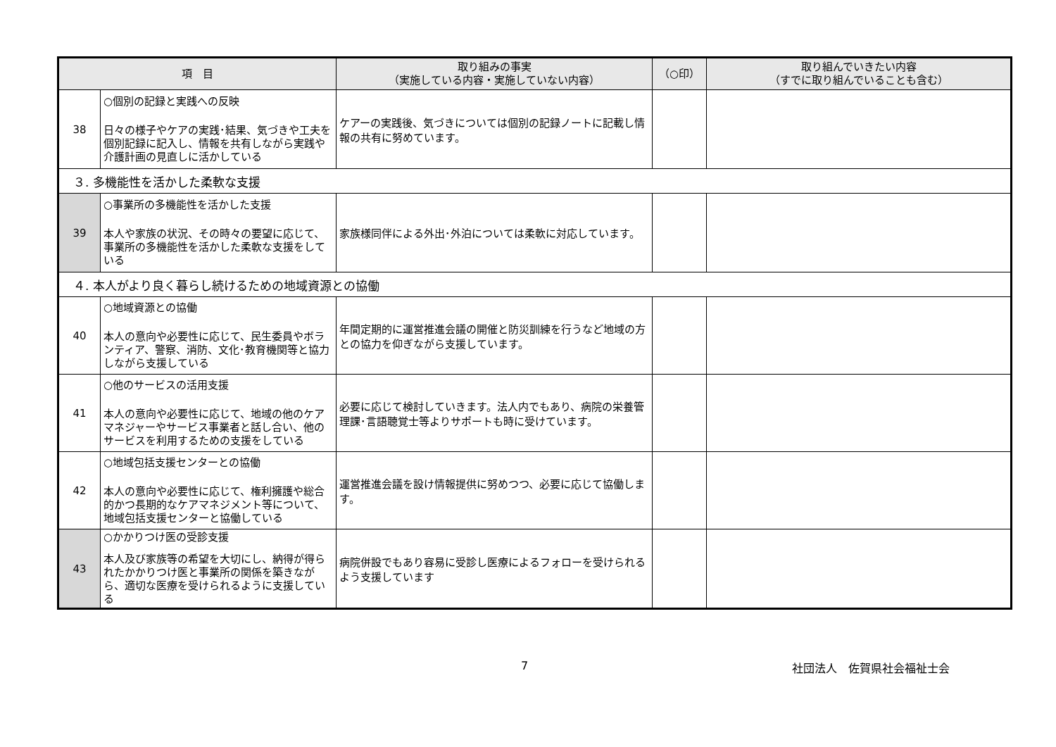| 項 目 | | 取り組みの事実 （実施している内容・実施していない内容） | （○印） | 取り組んでいきたい内容 （すでに取り組んでいることも含む） |
| --- | --- | --- | --- | --- |
| 38 | ○個別の記録と実践への反映 日々の様子やケアの実践･結果、気づきや工夫を個別記録に記入し、情報を共有しながら実践や介護計画の見直しに活かしている | ケアーの実践後、気づきについては個別の記録ノートに記載し情報の共有に努めています。 | | |
| ３. 多機能性を活かした柔軟な支援 | | | | |
| 39 | ○事業所の多機能性を活かした支援 本人や家族の状況、その時々の要望に応じて、事業所の多機能性を活かした柔軟な支援をしている | 家族様同伴による外出･外泊については柔軟に対応しています。 | | |
| ４. 本人がより良く暮らし続けるための地域資源との協働 | | | | |
| 40 | ○地域資源との協働 本人の意向や必要性に応じて、民生委員やボランティア、警察、消防、文化･教育機関等と協力しながら支援している | 年間定期的に運営推進会議の開催と防災訓練を行うなど地域の方との協力を仰ぎながら支援しています。 | | |
| 41 | ○他のサービスの活用支援 本人の意向や必要性に応じて、地域の他のケアマネジャーやサービス事業者と話し合い、他のサービスを利用するための支援をしている | 必要に応じて検討していきます。法人内でもあり、病院の栄養管理課･言語聴覚士等よりサポートも時に受けています。 | | |
| 42 | ○地域包括支援センターとの協働 本人の意向や必要性に応じて、権利擁護や総合的かつ長期的なケアマネジメント等について、地域包括支援センターと協働している | 運営推進会議を設け情報提供に努めつつ、必要に応じて協働します。 | | |
| 43 | ○かかりつけ医の受診支援 本人及び家族等の希望を大切にし、納得が得られたかかりつけ医と事業所の関係を築きながら、適切な医療を受けられるように支援している | 病院併設でもあり容易に受診し医療によるフォローを受けられるよう支援しています | | |
7 社団法人　佐賀県社会福祉士会